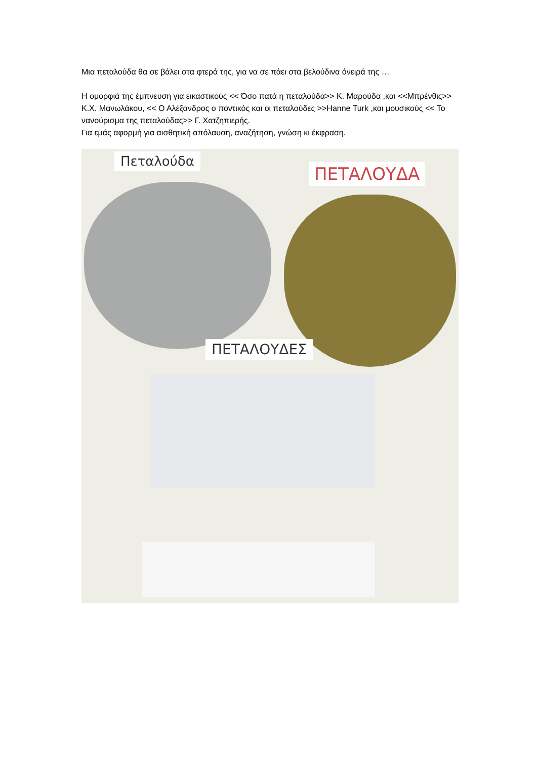Μια πεταλούδα θα σε βάλει στα φτερά της, για να σε πάει στα βελούδινα όνειρά της …
Η ομορφιά της έμπνευση για εικαστικούς << Όσο πατά η πεταλούδα>> Κ. Μαρούδα ,και <<Μπρένθις>> Κ.Χ. Μανωλάκου, << Ο Αλέξανδρος ο ποντικός και οι πεταλούδες >>Hanne Turk ,και μουσικούς << Το νανούρισμα της πεταλούδας>> Γ. Χατζηπιερής.
Για εμάς αφορμή για αισθητική απόλαυση, αναζήτηση, γνώση κι έκφραση.
Πεταλούδα
ΠΕΤΑΛΟΥΔΑ
ΠΕΤΑΛΟΥΔΕΣ